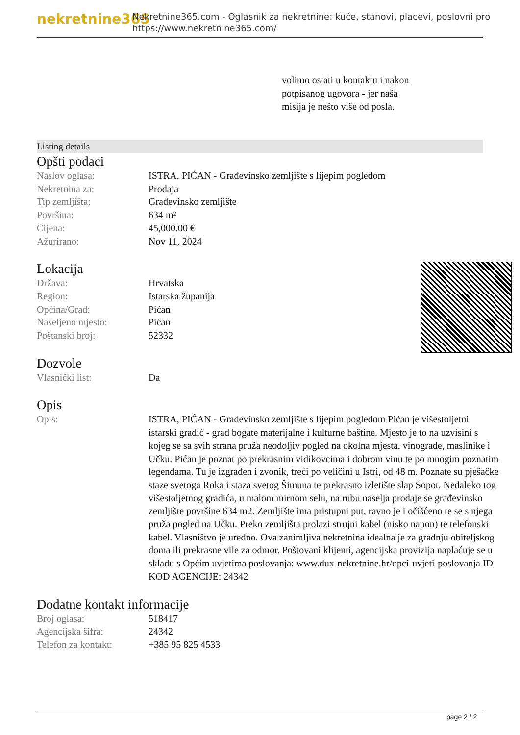nekretnine365
Nekretnine365.com - Oglasnik za nekretnine: kuće, stanovi, placevi, poslovni pro
https://www.nekretnine365.com/
volimo ostati u kontaktu i nakon potpisanog ugovora - jer naša misija je nešto više od posla.
Listing details
Opšti podaci
| Naslov oglasa: | ISTRA, PIĆAN - Građevinsko zemljište s lijepim pogledom |
| Nekretnina za: | Prodaja |
| Tip zemljišta: | Građevinsko zemljište |
| Površina: | 634 m² |
| Cijena: | 45,000.00 € |
| Ažurirano: | Nov 11, 2024 |
Lokacija
| Država: | Hrvatska |
| Region: | Istarska županija |
| Općina/Grad: | Pićan |
| Naseljeno mjesto: | Pićan |
| Poštanski broj: | 52332 |
Dozvole
| Vlasnički list: | Da |
Opis
| Opis: | ISTRA, PIĆAN - Građevinsko zemljište s lijepim pogledom Pićan je višestoljetni istarski gradić - grad bogate materijalne i kulturne baštine. Mjesto je to na uzvisini s kojeg se sa svih strana pruža neodoljiv pogled na okolna mjesta, vinograde, maslinike i Učku. Pićan je poznat po prekrasnim vidikovcima i dobrom vinu te po mnogim poznatim legendama. Tu je izgrađen i zvonik, treći po veličini u Istri, od 48 m. Poznate su pješačke staze svetoga Roka i staza svetog Šimuna te prekrasno izletište slap Sopot. Nedaleko tog višestoljetnog gradića, u malom mirnom selu, na rubu naselja prodaje se građevinsko zemljište površine 634 m2. Zemljište ima pristupni put, ravno je i očišćeno te se s njega pruža pogled na Učku. Preko zemljišta prolazi strujni kabel (nisko napon) te telefonski kabel. Vlasništvo je uredno. Ova zanimljiva nekretnina idealna je za gradnju obiteljskog doma ili prekrasne vile za odmor. Poštovani klijenti, agencijska provizija naplaćuje se u skladu s Općim uvjetima poslovanja: www.dux-nekretnine.hr/opci-uvjeti-poslovanja ID KOD AGENCIJE: 24342 |
Dodatne kontakt informacije
| Broj oglasa: | 518417 |
| Agencijska šifra: | 24342 |
| Telefon za kontakt: | +385 95 825 4533 |
page 2 / 2